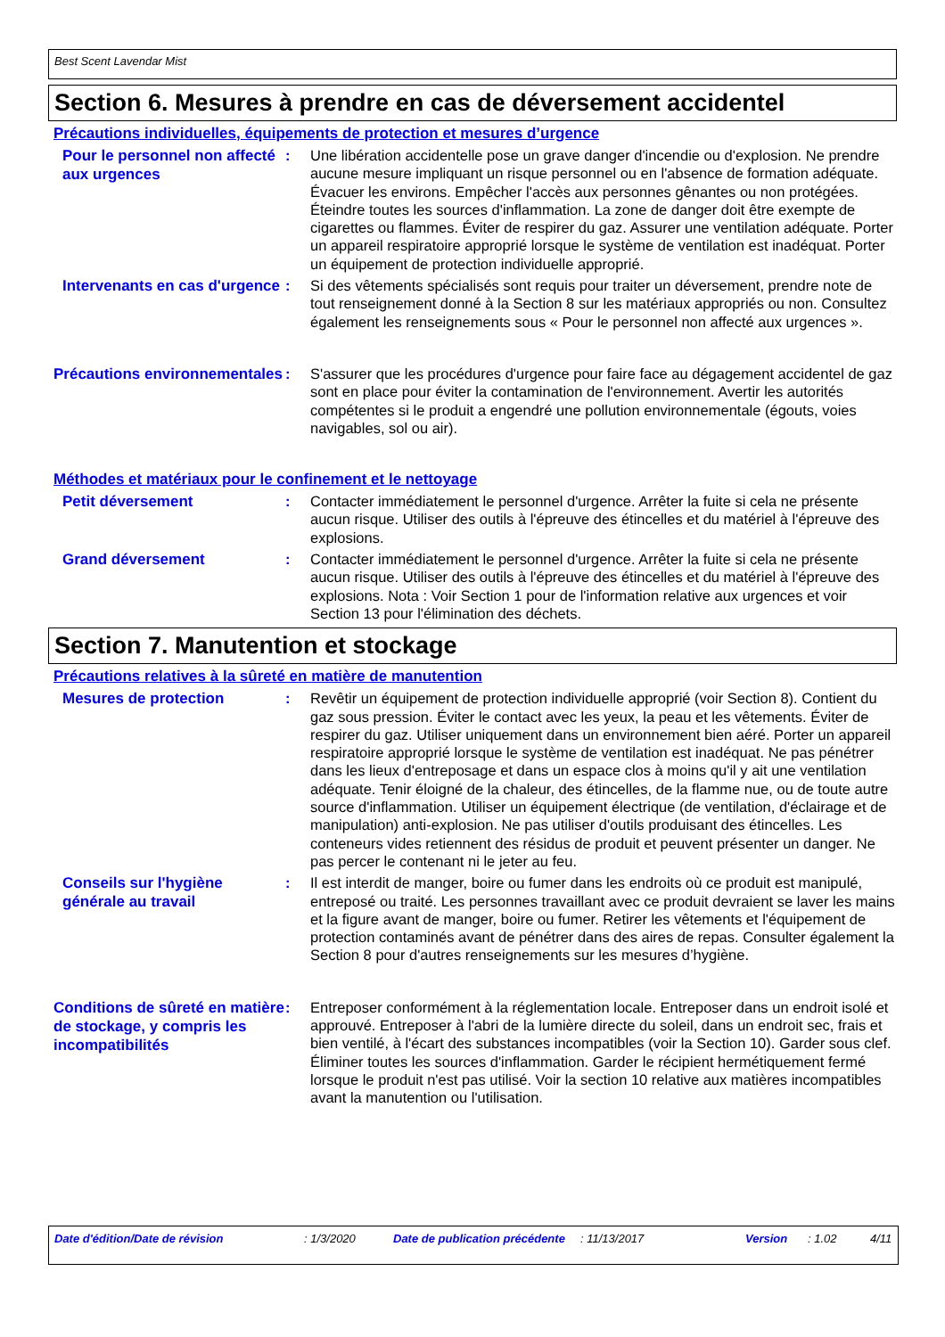Best Scent Lavendar Mist
Section 6. Mesures à prendre en cas de déversement accidentel
Précautions individuelles, équipements de protection et mesures d’urgence
Pour le personnel non affecté aux urgences
: Une libération accidentelle pose un grave danger d'incendie ou d'explosion. Ne prendre aucune mesure impliquant un risque personnel ou en l'absence de formation adéquate. Évacuer les environs. Empêcher l'accès aux personnes gênantes ou non protégées. Éteindre toutes les sources d'inflammation. La zone de danger doit être exempte de cigarettes ou flammes. Éviter de respirer du gaz. Assurer une ventilation adéquate. Porter un appareil respiratoire approprié lorsque le système de ventilation est inadéquat. Porter un équipement de protection individuelle approprié.
Intervenants en cas d'urgence
: Si des vêtements spécialisés sont requis pour traiter un déversement, prendre note de tout renseignement donné à la Section 8 sur les matériaux appropriés ou non. Consultez également les renseignements sous « Pour le personnel non affecté aux urgences ».
Précautions environnementales
: S'assurer que les procédures d'urgence pour faire face au dégagement accidentel de gaz sont en place pour éviter la contamination de l'environnement. Avertir les autorités compétentes si le produit a engendré une pollution environnementale (égouts, voies navigables, sol ou air).
Méthodes et matériaux pour le confinement et le nettoyage
Petit déversement
: Contacter immédiatement le personnel d'urgence. Arrêter la fuite si cela ne présente aucun risque. Utiliser des outils à l'épreuve des étincelles et du matériel à l'épreuve des explosions.
Grand déversement
: Contacter immédiatement le personnel d'urgence. Arrêter la fuite si cela ne présente aucun risque. Utiliser des outils à l'épreuve des étincelles et du matériel à l'épreuve des explosions. Nota : Voir Section 1 pour de l'information relative aux urgences et voir Section 13 pour l'élimination des déchets.
Section 7. Manutention et stockage
Précautions relatives à la sûreté en matière de manutention
Mesures de protection
: Revêtir un équipement de protection individuelle approprié (voir Section 8). Contient du gaz sous pression. Éviter le contact avec les yeux, la peau et les vêtements. Éviter de respirer du gaz. Utiliser uniquement dans un environnement bien aéré. Porter un appareil respiratoire approprié lorsque le système de ventilation est inadéquat. Ne pas pénétrer dans les lieux d'entreposage et dans un espace clos à moins qu'il y ait une ventilation adéquate. Tenir éloigné de la chaleur, des étincelles, de la flamme nue, ou de toute autre source d'inflammation. Utiliser un équipement électrique (de ventilation, d'éclairage et de manipulation) anti-explosion. Ne pas utiliser d'outils produisant des étincelles. Les conteneurs vides retiennent des résidus de produit et peuvent présenter un danger. Ne pas percer le contenant ni le jeter au feu.
Conseils sur l'hygiène générale au travail
: Il est interdit de manger, boire ou fumer dans les endroits où ce produit est manipulé, entreposé ou traité. Les personnes travaillant avec ce produit devraient se laver les mains et la figure avant de manger, boire ou fumer. Retirer les vêtements et l'équipement de protection contaminés avant de pénétrer dans des aires de repas. Consulter également la Section 8 pour d'autres renseignements sur les mesures d’hygiène.
Conditions de sûreté en matière de stockage, y compris les incompatibilités
: Entreposer conformément à la réglementation locale. Entreposer dans un endroit isolé et approuvé. Entreposer à l'abri de la lumière directe du soleil, dans un endroit sec, frais et bien ventilé, à l'écart des substances incompatibles (voir la Section 10). Garder sous clef. Éliminer toutes les sources d'inflammation. Garder le récipient hermétiquement fermé lorsque le produit n'est pas utilisé. Voir la section 10 relative aux matières incompatibles avant la manutention ou l'utilisation.
Date d'édition/Date de révision : 1/3/2020 Date de publication précédente
: 11/13/2017 Version : 1.02 4/11